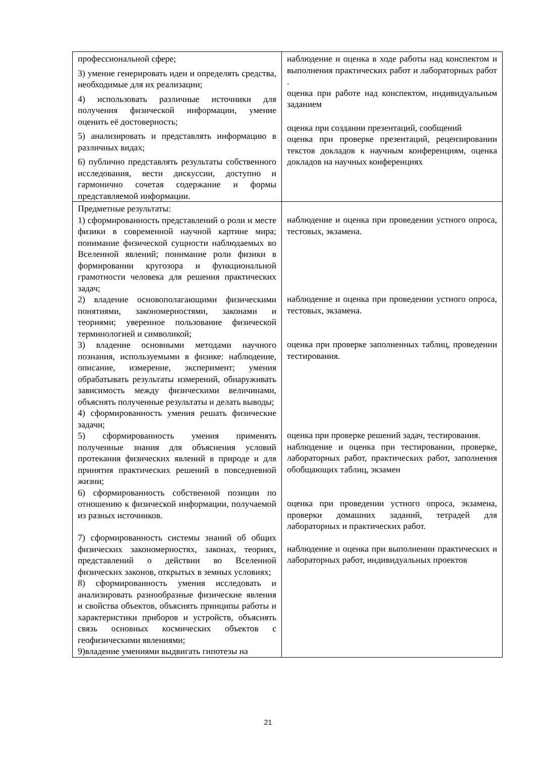| профессиональной сфере; 3) умение генерировать идеи и определять средства, необходимые для их реализации; 4) использовать различные источники для получения физической информации, умение оценить её достоверность; 5) анализировать и представлять информацию в различных видах; 6) публично представлять результаты собственного исследования, вести дискуссии, доступно и гармонично сочетая содержание и формы представляемой информации. | наблюдение и оценка в ходе работы над конспектом и выполнения практических работ и лабораторных работ . оценка при работе над конспектом, индивидуальным заданием оценка при создании презентаций, сообщений оценка при проверке презентаций, рецензировании текстов докладов к научным конференциям, оценка докладов на научных конференциях |
| Предметные результаты: 1) сформированность представлений о роли и месте физики в современной научной картине мира; понимание физической сущности наблюдаемых во Вселенной явлений; понимание роли физики в формировании кругозора и функциональной грамотности человека для решения практических задач; 2) владение основополагающими физическими понятиями, закономерностями, законами и теориями; уверенное пользование физической терминологией и символикой; 3) владение основными методами научного познания, используемыми в физике: наблюдение, описание, измерение, эксперимент; умения обрабатывать результаты измерений, обнаруживать зависимость между физическими величинами, объяснять полученные результаты и делать выводы; 4) сформированность умения решать физические задачи; 5) сформированность умения применять полученные знания для объяснения условий протекания физических явлений в природе и для принятия практических решений в повседневной жизни; 6) сформированность собственной позиции по отношению к физической информации, получаемой из разных источников. 7) сформированность системы знаний об общих физических закономерностях, законах, теориях, представлений о действии во Вселенной физических законов, открытых в земных условиях; 8) сформированность умения исследовать и анализировать разнообразные физические явления и свойства объектов, объяснять принципы работы и характеристики приборов и устройств, объяснять связь основных космических объектов с геофизическими явлениями; 9)владение умениями выдвигать гипотезы на | наблюдение и оценка при проведении устного опроса, тестовых, экзамена. наблюдение и оценка при проведении устного опроса, тестовых, экзамена. оценка при проверке заполненных таблиц, проведении тестирования. оценка при проверке решений задач, тестирования. наблюдение и оценка при тестировании, проверке, лабораторных работ, практических работ, заполнения обобщающих таблиц, экзамен оценка при проведении устного опроса, экзамена, проверки домашних заданий, тетрадей для лабораторных и практических работ. наблюдение и оценка при выполнении практических и лабораторных работ, индивидуальных проектов |
21